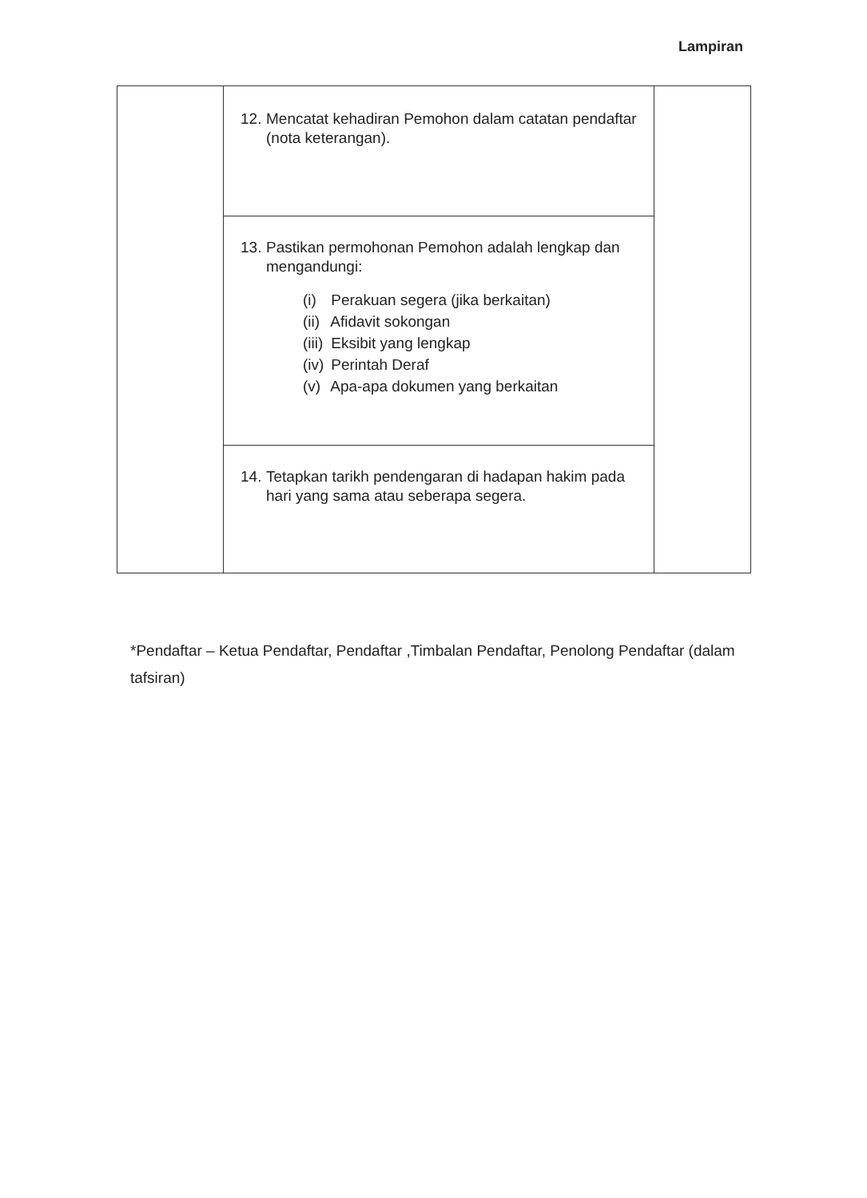Lampiran
| | 12. Mencatat kehadiran Pemohon dalam catatan pendaftar (nota keterangan). | |
| | 13. Pastikan permohonan Pemohon adalah lengkap dan mengandungi: (i) Perakuan segera (jika berkaitan) (ii) Afidavit sokongan (iii) Eksibit yang lengkap (iv) Perintah Deraf (v) Apa-apa dokumen yang berkaitan | |
| | 14. Tetapkan tarikh pendengaran di hadapan hakim pada hari yang sama atau seberapa segera. | |
*Pendaftar – Ketua Pendaftar, Pendaftar ,Timbalan Pendaftar, Penolong Pendaftar (dalam tafsiran)